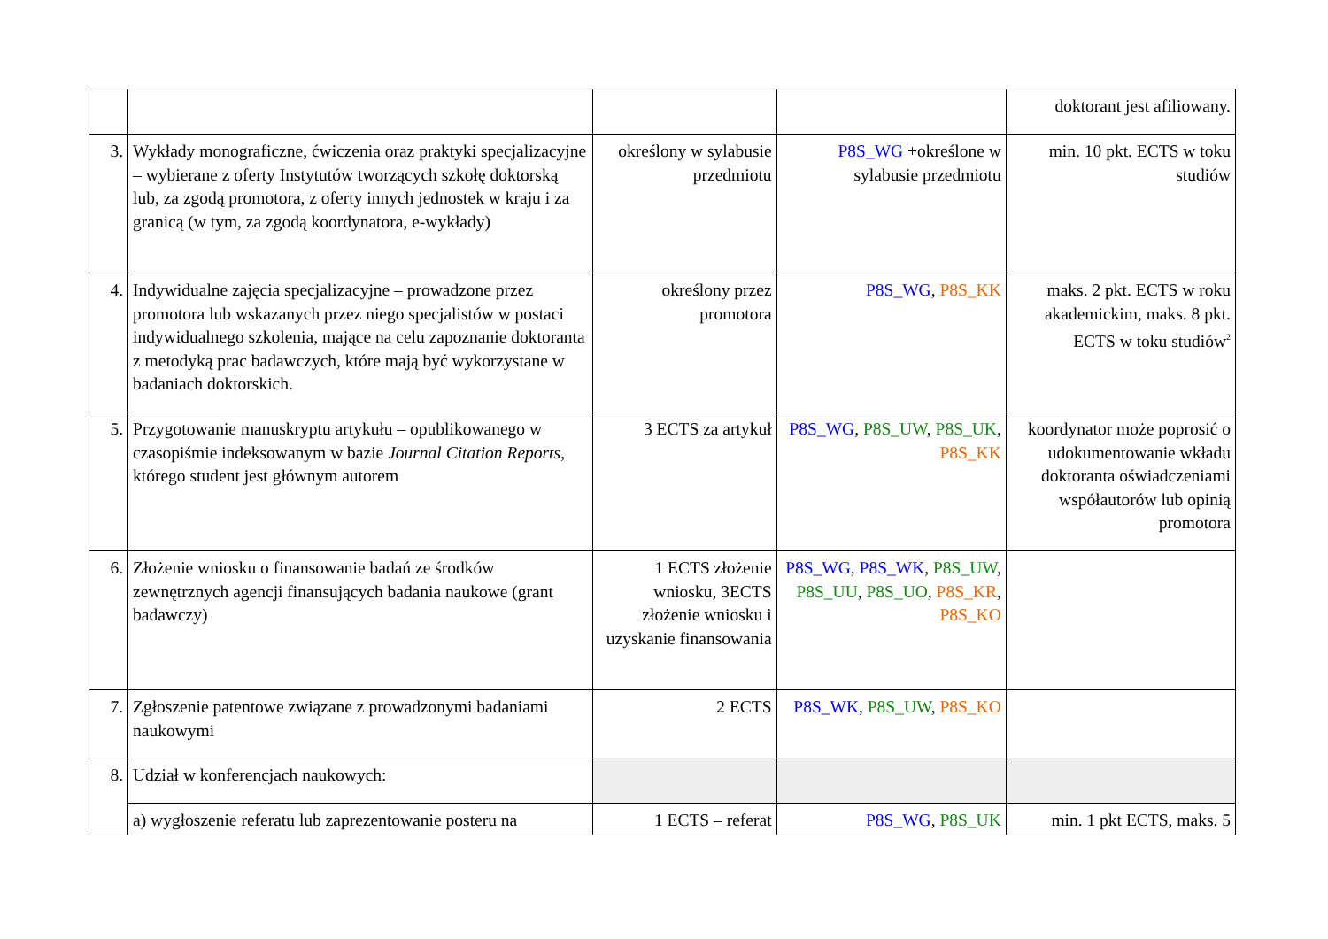| | | | | doktorant jest afiliowany. |
| 3. | Wykłady monograficzne, ćwiczenia oraz praktyki specjalizacyjne – wybierane z oferty Instytutów tworzących szkołę doktorską lub, za zgodą promotora, z oferty innych jednostek w kraju i za granicą (w tym, za zgodą koordynatora, e-wykłady) | określony w sylabusie przedmiotu | P8S_WG +określone w sylabusie przedmiotu | min. 10 pkt. ECTS w toku studiów |
| 4. | Indywidualne zajęcia specjalizacyjne – prowadzone przez promotora lub wskazanych przez niego specjalistów w postaci indywidualnego szkolenia, mające na celu zapoznanie doktoranta z metodyką prac badawczych, które mają być wykorzystane w badaniach doktorskich. | określony przez promotora | P8S_WG , P8S_KK | maks. 2 pkt. ECTS w roku akademickim, maks. 8 pkt. ECTS w toku studiów<sup>2</sup> |
| 5. | Przygotowanie manuskryptu artykułu – opublikowanego w czasopiśmie indeksowanym w bazie Journal Citation Reports , którego student jest głównym autorem | 3 ECTS za artykuł | P8S_WG , P8S_UW , P8S_UK , P8S_KK | koordynator może poprosić o udokumentowanie wkładu doktoranta oświadczeniami współautorów lub opinią promotora |
| 6. | Złożenie wniosku o finansowanie badań ze środków zewnętrznych agencji finansujących badania naukowe (grant badawczy) | 1 ECTS złożenie wniosku, 3ECTS złożenie wniosku i uzyskanie finansowania | P8S_WG , P8S_WK , P8S_UW , P8S_UU , P8S_UO , P8S_KR , P8S_KO | |
| 7. | Zgłoszenie patentowe związane z prowadzonymi badaniami naukowymi | 2 ECTS | P8S_WK , P8S_UW , P8S_KO | |
| 8. | Udział w konferencjach naukowych: | | | |
| | a) wygłoszenie referatu lub zaprezentowanie posteru na | 1 ECTS – referat | P8S_WG , P8S_UK | min. 1 pkt ECTS, maks. 5 |